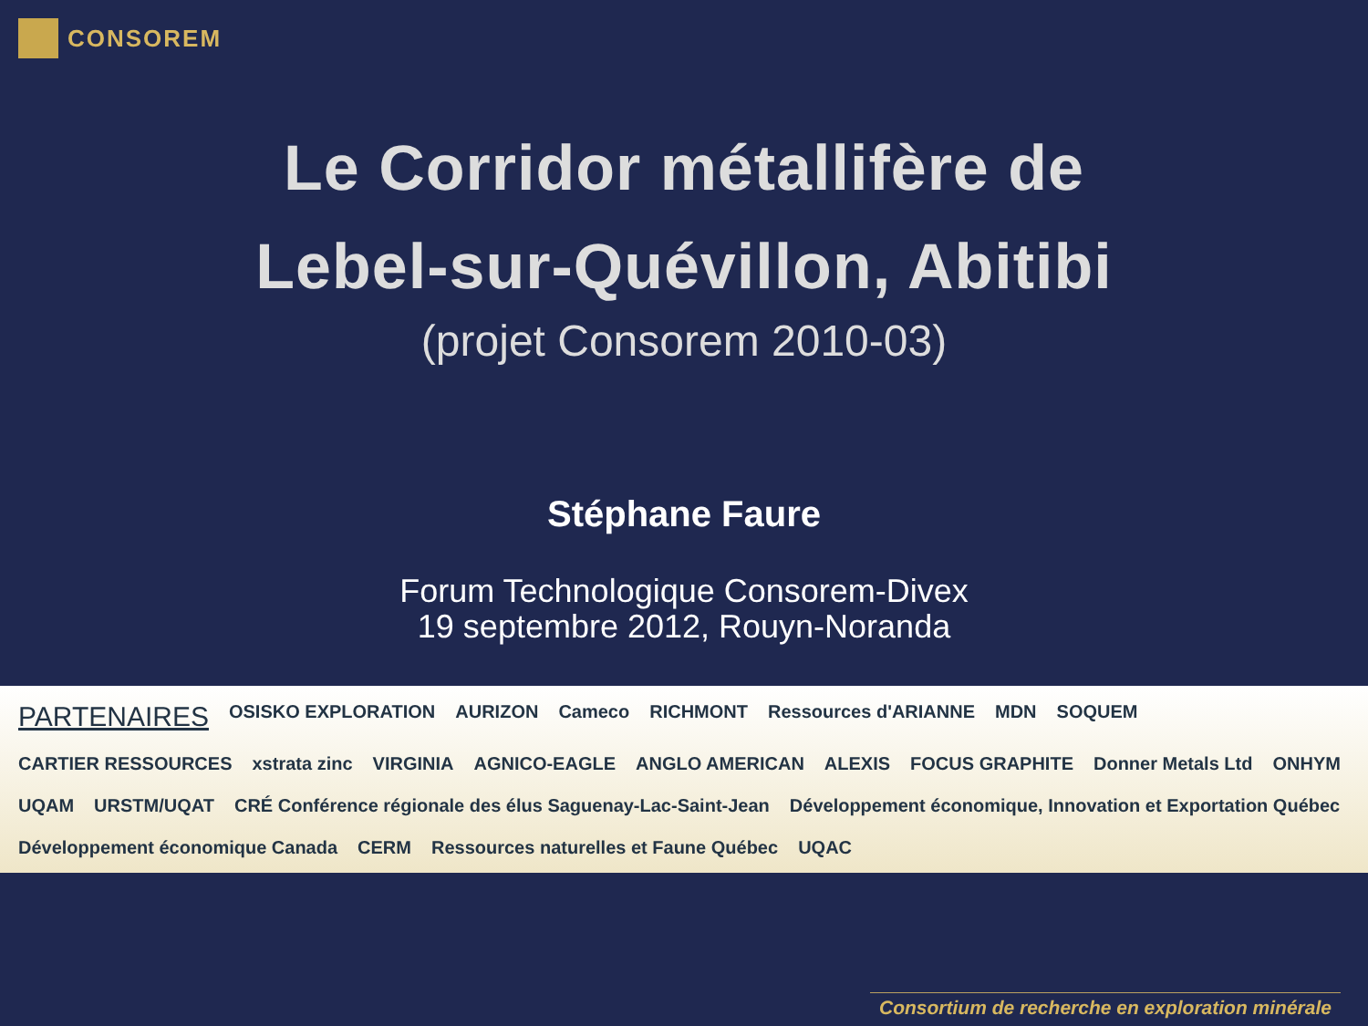CONSOREM
Le Corridor métallifère de
Lebel-sur-Quévillon, Abitibi
(projet Consorem 2010-03)
Stéphane Faure
Forum Technologique Consorem-Divex
19 septembre 2012, Rouyn-Noranda
PARTENAIRES OSISKO EXPLORATION AURIZON Cameco RICHMONT Ressources d'ARIANNE MDN SOQUEM CARTIER RESSOURCES xstrata zinc VIRGINIA AGNICO-EAGLE ANGLO AMERICAN ALEXIS FOCUS GRAPHITE Donner Metals Ltd ONHYM UQAM URSTM/UQAT CRÉ Conférence régionale des élus Saguenay-Lac-Saint-Jean Développement économique, Innovation et Exportation Québec Développement économique Canada CERM Ressources naturelles et Faune Québec UQAC
Consortium de recherche en exploration minérale